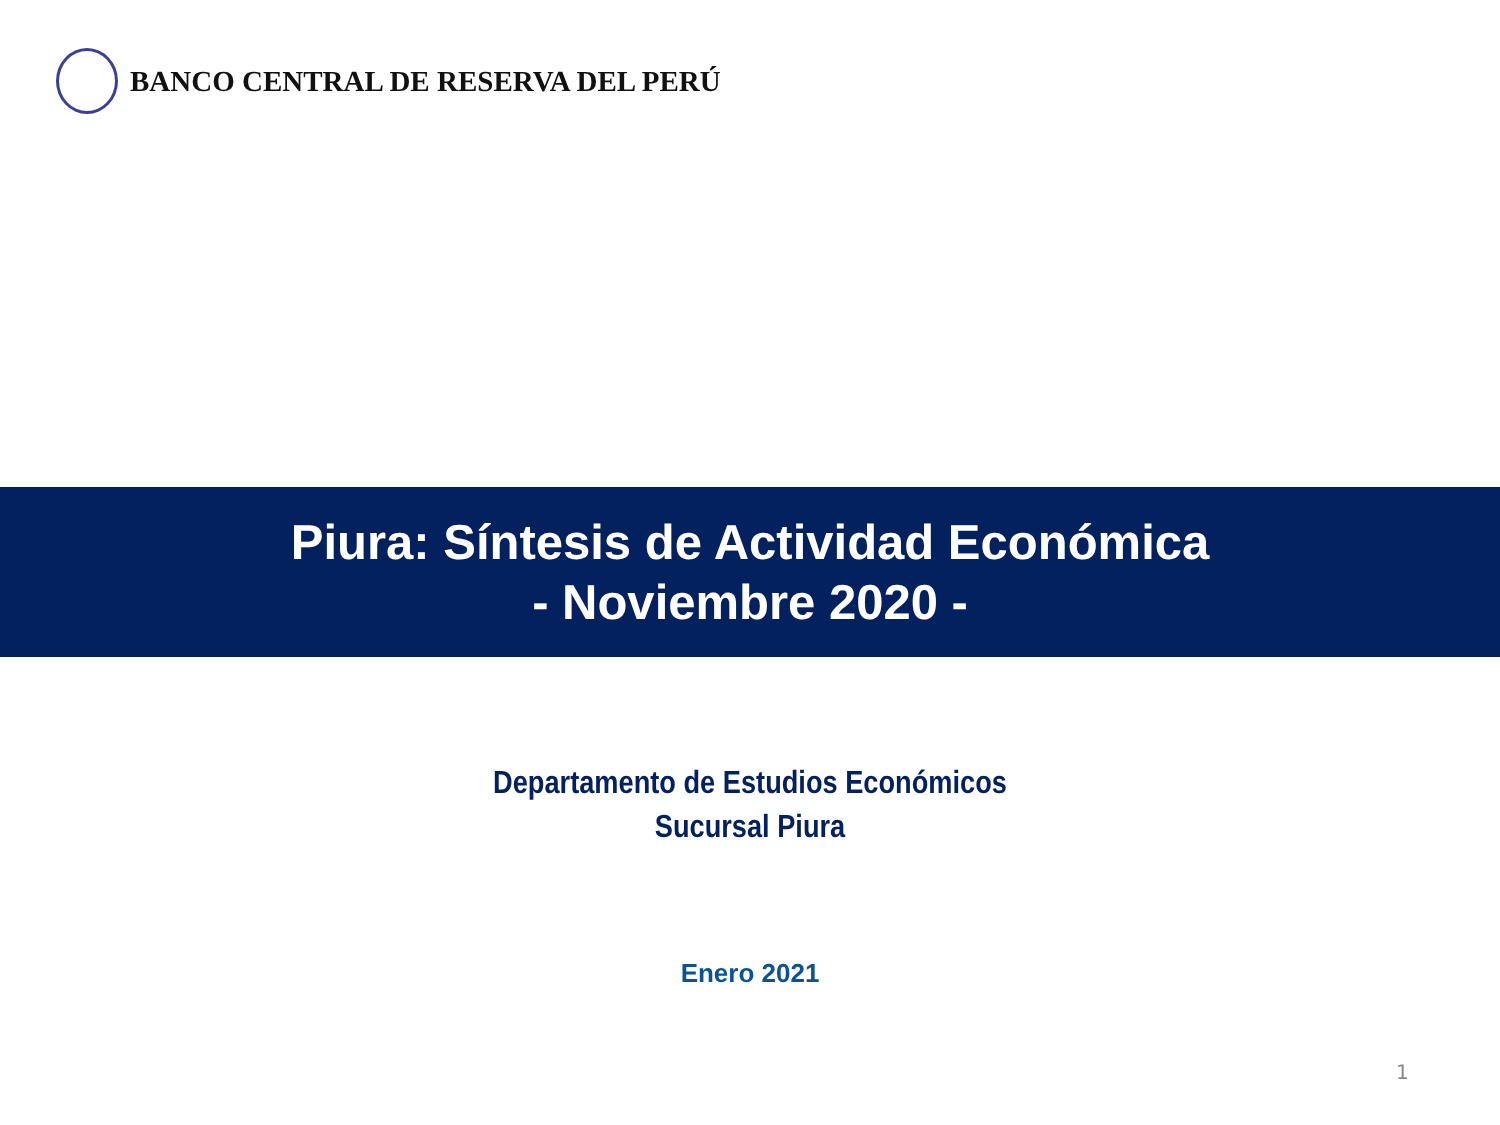BANCO CENTRAL DE RESERVA DEL PERÚ
Piura: Síntesis de Actividad Económica
- Noviembre 2020 -
Departamento de Estudios Económicos
Sucursal Piura
Enero 2021
1